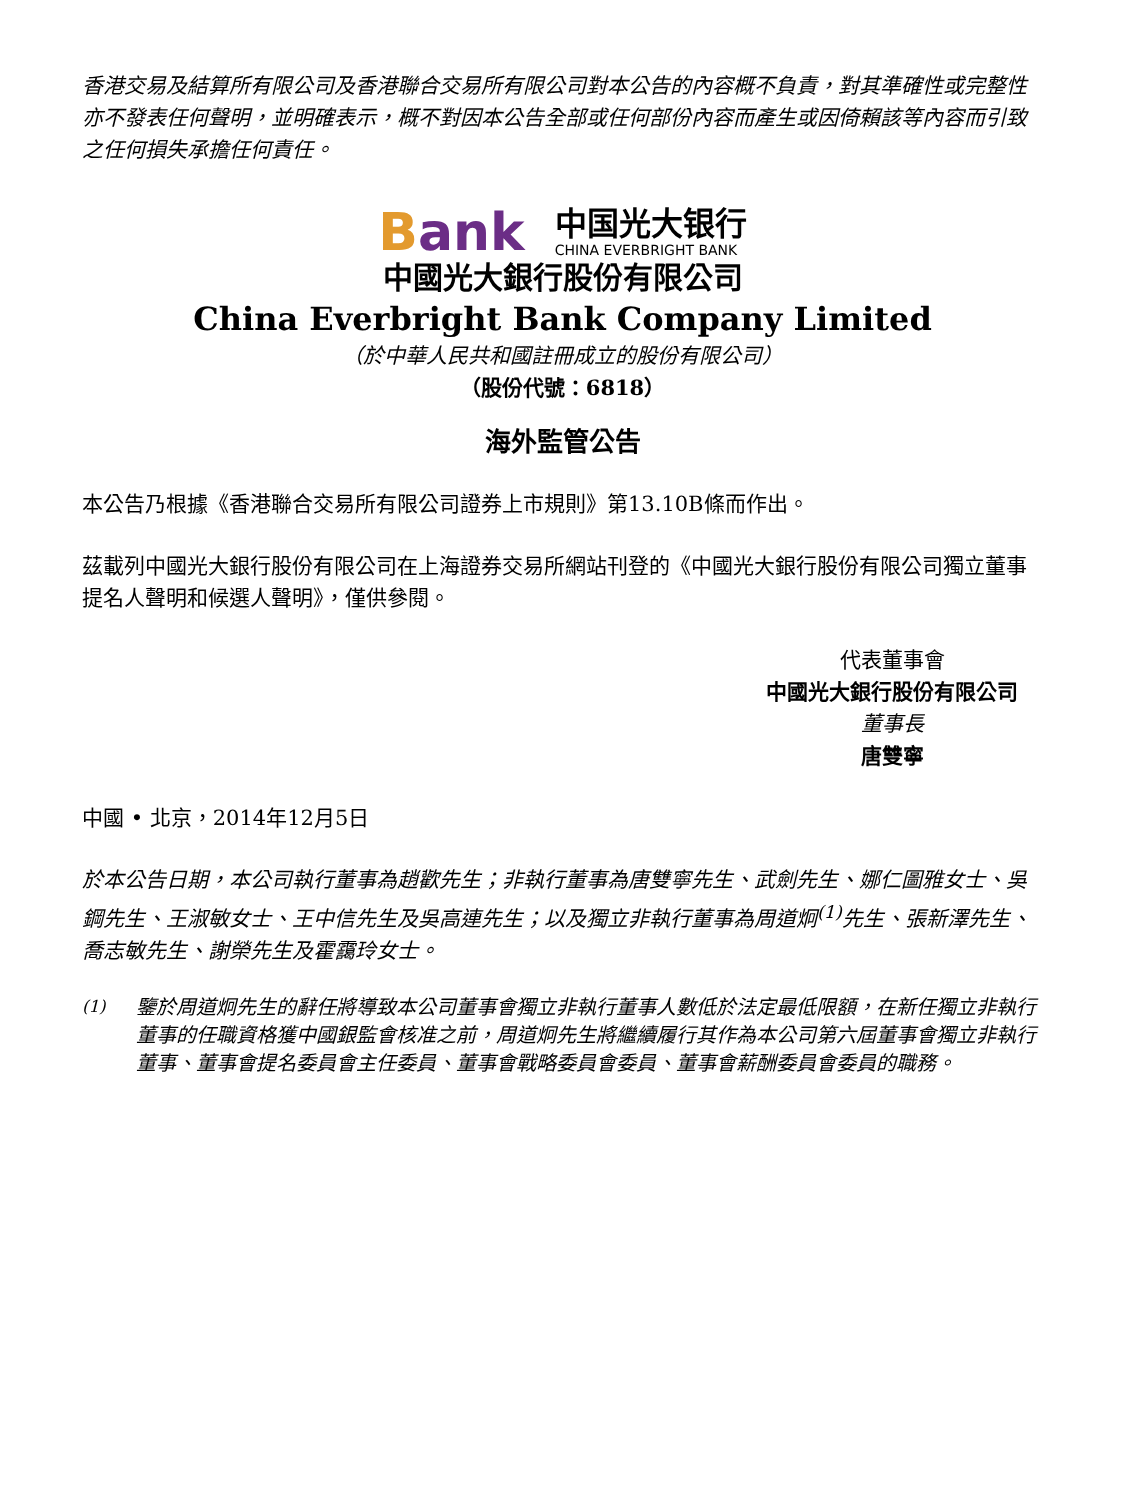香港交易及結算所有限公司及香港聯合交易所有限公司對本公告的內容概不負責，對其準確性或完整性亦不發表任何聲明，並明確表示，概不對因本公告全部或任何部份內容而產生或因倚賴該等內容而引致之任何損失承擔任何責任。
Bank
中国光大银行
CHINA EVERBRIGHT BANK
中國光大銀行股份有限公司
China Everbright Bank Company Limited
（於中華人民共和國註冊成立的股份有限公司）
（股份代號：6818）
海外監管公告
本公告乃根據《香港聯合交易所有限公司證券上市規則》第13.10B條而作出。
茲載列中國光大銀行股份有限公司在上海證券交易所網站刊登的《中國光大銀行股份有限公司獨立董事提名人聲明和候選人聲明》，僅供參閱。
代表董事會
中國光大銀行股份有限公司
董事長
唐雙寧
中國 • 北京，2014年12月5日
於本公告日期，本公司執行董事為趙歡先生；非執行董事為唐雙寧先生、武劍先生、娜仁圖雅女士、吳鋼先生、王淑敏女士、王中信先生及吳高連先生；以及獨立非執行董事為周道炯<sup>(1)</sup>先生、張新澤先生、喬志敏先生、謝榮先生及霍靄玲女士。
<sup>(1)</sup> 鑒於周道炯先生的辭任將導致本公司董事會獨立非執行董事人數低於法定最低限額，在新任獨立非執行董事的任職資格獲中國銀監會核准之前，周道炯先生將繼續履行其作為本公司第六屆董事會獨立非執行董事、董事會提名委員會主任委員、董事會戰略委員會委員、董事會薪酬委員會委員的職務。